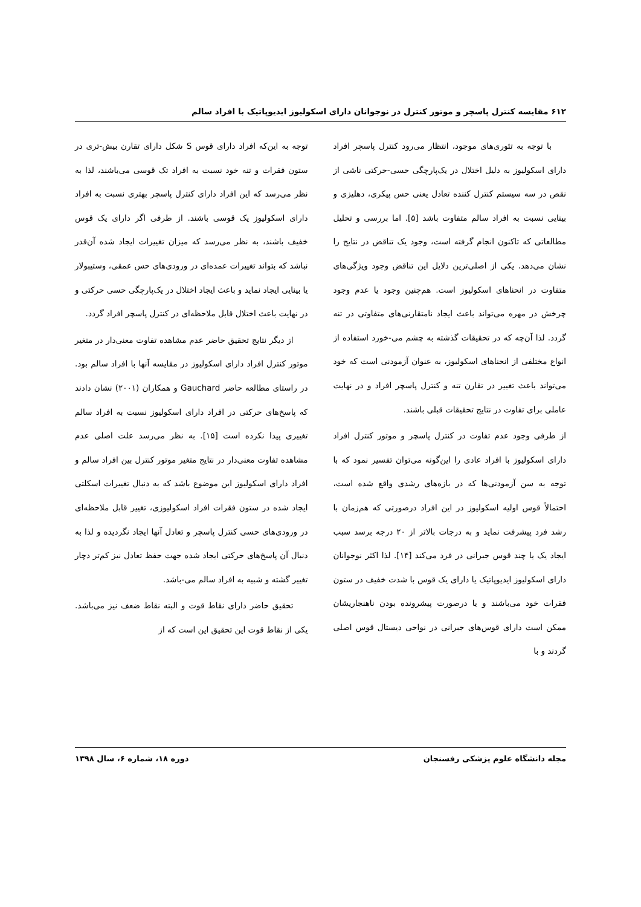۶۱۲ مقایسه کنترل پاسچر و موتور کنترل در نوجوانان دارای اسکولیوز ایدیوپاتیک با افراد سالم
با توجه به تئوری‌های موجود، انتظار می‌رود کنترل پاسچر افراد دارای اسکولیوز به دلیل اختلال در یک‌پارچگی حسی-حرکتی ناشی از نقص در سه سیستم کنترل کننده تعادل یعنی حس پیکری، دهلیزی و بینایی نسبت به افراد سالم متفاوت باشد [۵]. اما بررسی و تحلیل مطالعاتی که تاکنون انجام گرفته است، وجود یک تناقض در نتایج را نشان می‌دهد. یکی از اصلی‌ترین دلایل این تناقض وجود ویژگی‌های متفاوت در انحناهای اسکولیوز است. هم‌چنین وجود یا عدم وجود چرخش در مهره می‌تواند باعث ایجاد نامتقارنی‌های متفاوتی در تنه گردد. لذا آن‌چه که در تحقیقات گذشته به چشم می-خورد استفاده از انواع مختلفی از انحناهای اسکولیوز، به عنوان آزمودنی است که خود می‌تواند باعث تغییر در تقارن تنه و کنترل پاسچر افراد و در نهایت عاملی برای تفاوت در نتایج تحقیقات قبلی باشند.
از طرفی وجود عدم تفاوت در کنترل پاسچر و موتور کنترل افراد دارای اسکولیوز با افراد عادی را این‌گونه می‌توان تفسیر نمود که با توجه به سن آزمودنی‌ها که در بازه‌های رشدی واقع شده است، احتمالاً قوس اولیه اسکولیوز در این افراد درصورتی که هم‌زمان با رشد فرد پیشرفت نماید و به درجات بالاتر از ۲۰ درجه برسد سبب ایجاد یک یا چند قوس جبرانی در فرد می‌کند [۱۴]. لذا اکثر نوجوانان دارای اسکولیوز ایدیوپاتیک یا دارای یک قوس با شدت خفیف در ستون فقرات خود می‌باشند و یا درصورت پیشرونده بودن ناهنجاریشان ممکن است دارای قوس‌های جبرانی در نواحی دیستال قوس اصلی گردند و با
توجه به این‌که افراد دارای قوس S شکل دارای تقارن بیش-تری در ستون فقرات و تنه خود نسبت به افراد تک قوسی می‌باشند، لذا به نظر می‌رسد که این افراد دارای کنترل پاسچر بهتری نسبت به افراد دارای اسکولیوز یک قوسی باشند. از طرفی اگر دارای یک قوس خفیف باشند، به نظر می‌رسد که میزان تغییرات ایجاد شده آن‌قدر نباشد که بتواند تغییرات عمده‌ای در ورودی‌های حس عمقی، وستیبولار یا بینایی ایجاد نماید و باعث ایجاد اختلال در یک‌پارچگی حسی حرکتی و در نهایت باعث اختلال قابل ملاحظه‌ای در کنترل پاسچر افراد گردد.
از دیگر نتایج تحقیق حاضر عدم مشاهده تفاوت معنی‌دار در متغیر موتور کنترل افراد دارای اسکولیوز در مقایسه آنها با افراد سالم بود. در راستای مطالعه حاضر Gauchard و همکاران (۲۰۰۱) نشان دادند که پاسخ‌های حرکتی در افراد دارای اسکولیوز نسبت به افراد سالم تغییری پیدا نکرده است [۱۵]. به نظر می‌رسد علت اصلی عدم مشاهده تفاوت معنی‌دار در نتایج متغیر موتور کنترل بین افراد سالم و افراد دارای اسکولیوز این موضوع باشد که به دنبال تغییرات اسکلتی ایجاد شده در ستون فقرات افراد اسکولیوزی، تغییر قابل ملاحظه‌ای در ورودی‌های حسی کنترل پاسچر و تعادل آنها ایجاد نگردیده و لذا به دنبال آن پاسخ‌های حرکتی ایجاد شده جهت حفظ تعادل نیز کم‌تر دچار تغییر گشته و شبیه به افراد سالم می-باشد.
تحقیق حاضر دارای نقاط قوت و البته نقاط ضعف نیز می‌باشد. یکی از نقاط قوت این تحقیق این است که از
مجله دانشگاه علوم پزشکی رفسنجان دوره ۱۸، شماره ۶، سال ۱۳۹۸